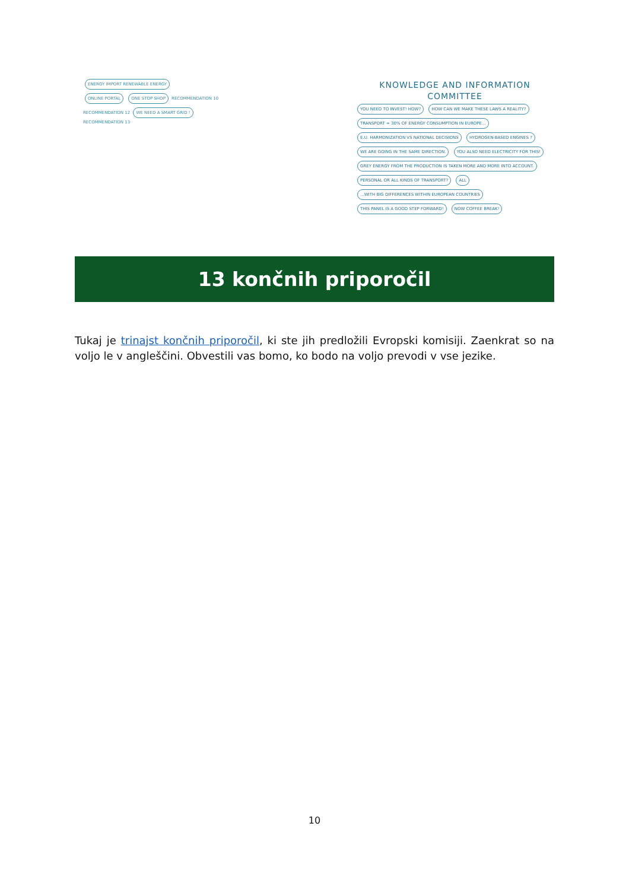ENERGY IMPORT RENEWABLE ENERGY
ONLINE PORTAL ONE STOP SHOP RECOMMENDATION 10
RECOMMENDATION 12 WE NEED A SMART GRID !
RECOMMENDATION 13
KNOWLEDGE AND INFORMATION
COMMITTEE
YOU NEED TO INVEST! HOW? HOW CAN WE MAKE THESE LAWS A REALITY? TRANSPORT = 30% OF ENERGY CONSUMPTION IN EUROPE... E.U. HARMONIZATION VS NATIONAL DECISIONS HYDROGEN-BASED ENGINES ? WE ARE GOING IN THE SAME DIRECTION. YOU ALSO NEED ELECTRICITY FOR THIS! GREY ENERGY FROM THE PRODUCTION IS TAKEN MORE AND MORE INTO ACCOUNT. PERSONAL OR ALL KINDS OF TRANSPORT? ALL ...WITH BIG DIFFERENCES WITHIN EUROPEAN COUNTRIES THIS PANEL IS A GOOD STEP FORWARD! NOW COFFEE BREAK!
13 končnih priporočil
Tukaj je trinajst končnih priporočil, ki ste jih predložili Evropski komisiji. Zaenkrat so na voljo le v angleščini. Obvestili vas bomo, ko bodo na voljo prevodi v vse jezike.
10